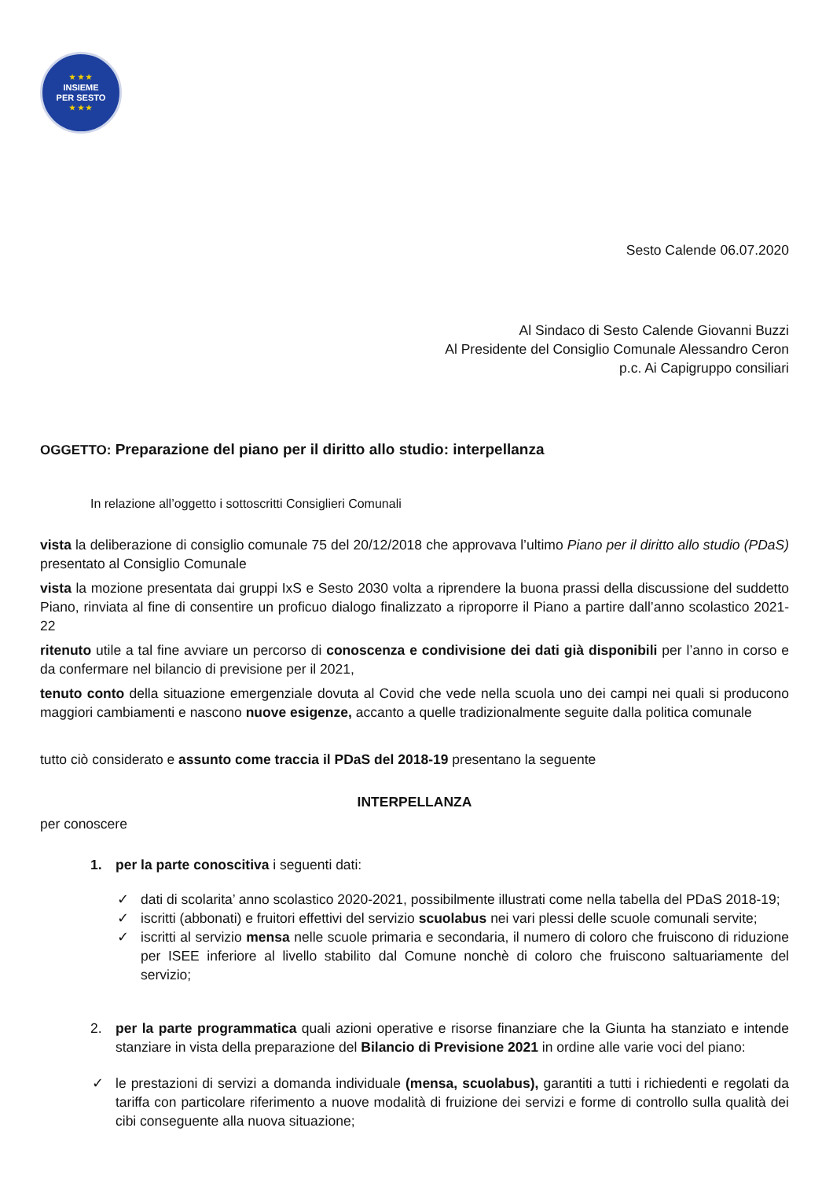★ ★ ★
INSIEME
PER SESTO
★ ★ ★
Sesto Calende 06.07.2020
Al Sindaco di Sesto Calende Giovanni Buzzi
Al Presidente del Consiglio Comunale Alessandro Ceron
p.c. Ai Capigruppo consiliari
OGGETTO: Preparazione del piano per il diritto allo studio: interpellanza
In relazione all’oggetto i sottoscritti Consiglieri Comunali
vista la deliberazione di consiglio comunale 75 del 20/12/2018 che approvava l’ultimo Piano per il diritto allo studio (PDaS) presentato al Consiglio Comunale
vista la mozione presentata dai gruppi IxS e Sesto 2030 volta a riprendere la buona prassi della discussione del suddetto Piano, rinviata al fine di consentire un proficuo dialogo finalizzato a riproporre il Piano a partire dall’anno scolastico 2021-22
ritenuto utile a tal fine avviare un percorso di conoscenza e condivisione dei dati già disponibili per l’anno in corso e da confermare nel bilancio di previsione per il 2021,
tenuto conto della situazione emergenziale dovuta al Covid che vede nella scuola uno dei campi nei quali si producono maggiori cambiamenti e nascono nuove esigenze, accanto a quelle tradizionalmente seguite dalla politica comunale
tutto ciò considerato e assunto come traccia il PDaS del 2018-19 presentano la seguente
INTERPELLANZA
per conoscere
1. per la parte conoscitiva i seguenti dati:
✓ dati di scolarita’ anno scolastico 2020-2021, possibilmente illustrati come nella tabella del PDaS 2018-19;
✓ iscritti (abbonati) e fruitori effettivi del servizio scuolabus nei vari plessi delle scuole comunali servite;
✓ iscritti al servizio mensa nelle scuole primaria e secondaria, il numero di coloro che fruiscono di riduzione per ISEE inferiore al livello stabilito dal Comune nonchè di coloro che fruiscono saltuariamente del servizio;
2. per la parte programmatica quali azioni operative e risorse finanziare che la Giunta ha stanziato e intende stanziare in vista della preparazione del Bilancio di Previsione 2021 in ordine alle varie voci del piano:
✓ le prestazioni di servizi a domanda individuale (mensa, scuolabus), garantiti a tutti i richiedenti e regolati da tariffa con particolare riferimento a nuove modalità di fruizione dei servizi e forme di controllo sulla qualità dei cibi conseguente alla nuova situazione;